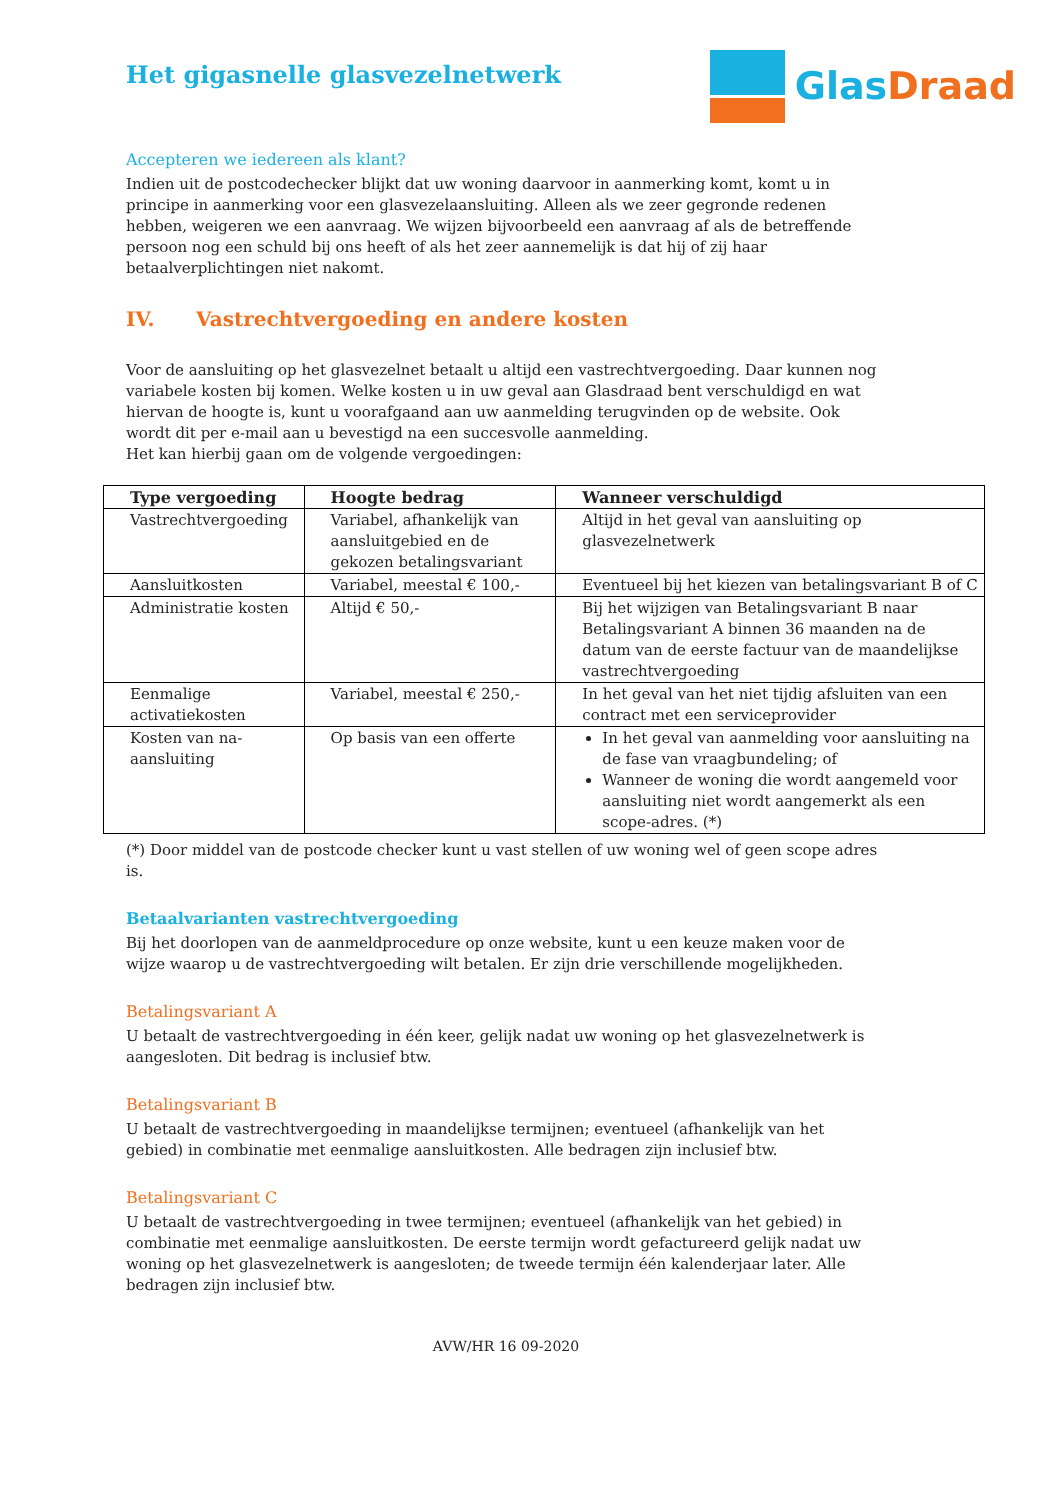Het gigasnelle glasvezelnetwerk
Glas Draad
Accepteren we iedereen als klant?
Indien uit de postcodechecker blijkt dat uw woning daarvoor in aanmerking komt, komt u in principe in aanmerking voor een glasvezelaansluiting. Alleen als we zeer gegronde redenen hebben, weigeren we een aanvraag. We wijzen bijvoorbeeld een aanvraag af als de betreffende persoon nog een schuld bij ons heeft of als het zeer aannemelijk is dat hij of zij haar betaalverplichtingen niet nakomt.
IV. Vastrechtvergoeding en andere kosten
Voor de aansluiting op het glasvezelnet betaalt u altijd een vastrechtvergoeding. Daar kunnen nog variabele kosten bij komen. Welke kosten u in uw geval aan Glasdraad bent verschuldigd en wat hiervan de hoogte is, kunt u voorafgaand aan uw aanmelding terugvinden op de website. Ook wordt dit per e-mail aan u bevestigd na een succesvolle aanmelding.
Het kan hierbij gaan om de volgende vergoedingen:
| Type vergoeding | Hoogte bedrag | Wanneer verschuldigd |
| --- | --- | --- |
| Vastrechtvergoeding | Variabel, afhankelijk van aansluitgebied en de gekozen betalingsvariant | Altijd in het geval van aansluiting op glasvezelnetwerk |
| Aansluitkosten | Variabel, meestal € 100,- | Eventueel bij het kiezen van betalingsvariant B of C |
| Administratie kosten | Altijd € 50,- | Bij het wijzigen van Betalingsvariant B naar Betalingsvariant A binnen 36 maanden na de datum van de eerste factuur van de maandelijkse vastrechtvergoeding |
| Eenmalige activatiekosten | Variabel, meestal € 250,- | In het geval van het niet tijdig afsluiten van een contract met een serviceprovider |
| Kosten van na-aansluiting | Op basis van een offerte | In het geval van aanmelding voor aansluiting na de fase van vraagbundeling; of Wanneer de woning die wordt aangemeld voor aansluiting niet wordt aangemerkt als een scope-adres. (*) |
(*) Door middel van de postcode checker kunt u vast stellen of uw woning wel of geen scope adres is.
Betaalvarianten vastrechtvergoeding
Bij het doorlopen van de aanmeldprocedure op onze website, kunt u een keuze maken voor de wijze waarop u de vastrechtvergoeding wilt betalen. Er zijn drie verschillende mogelijkheden.
Betalingsvariant A
U betaalt de vastrechtvergoeding in één keer, gelijk nadat uw woning op het glasvezelnetwerk is aangesloten. Dit bedrag is inclusief btw.
Betalingsvariant B
U betaalt de vastrechtvergoeding in maandelijkse termijnen; eventueel (afhankelijk van het gebied) in combinatie met eenmalige aansluitkosten. Alle bedragen zijn inclusief btw.
Betalingsvariant C
U betaalt de vastrechtvergoeding in twee termijnen; eventueel (afhankelijk van het gebied) in combinatie met eenmalige aansluitkosten. De eerste termijn wordt gefactureerd gelijk nadat uw woning op het glasvezelnetwerk is aangesloten; de tweede termijn één kalenderjaar later. Alle bedragen zijn inclusief btw.
AVW/HR 16 09-2020